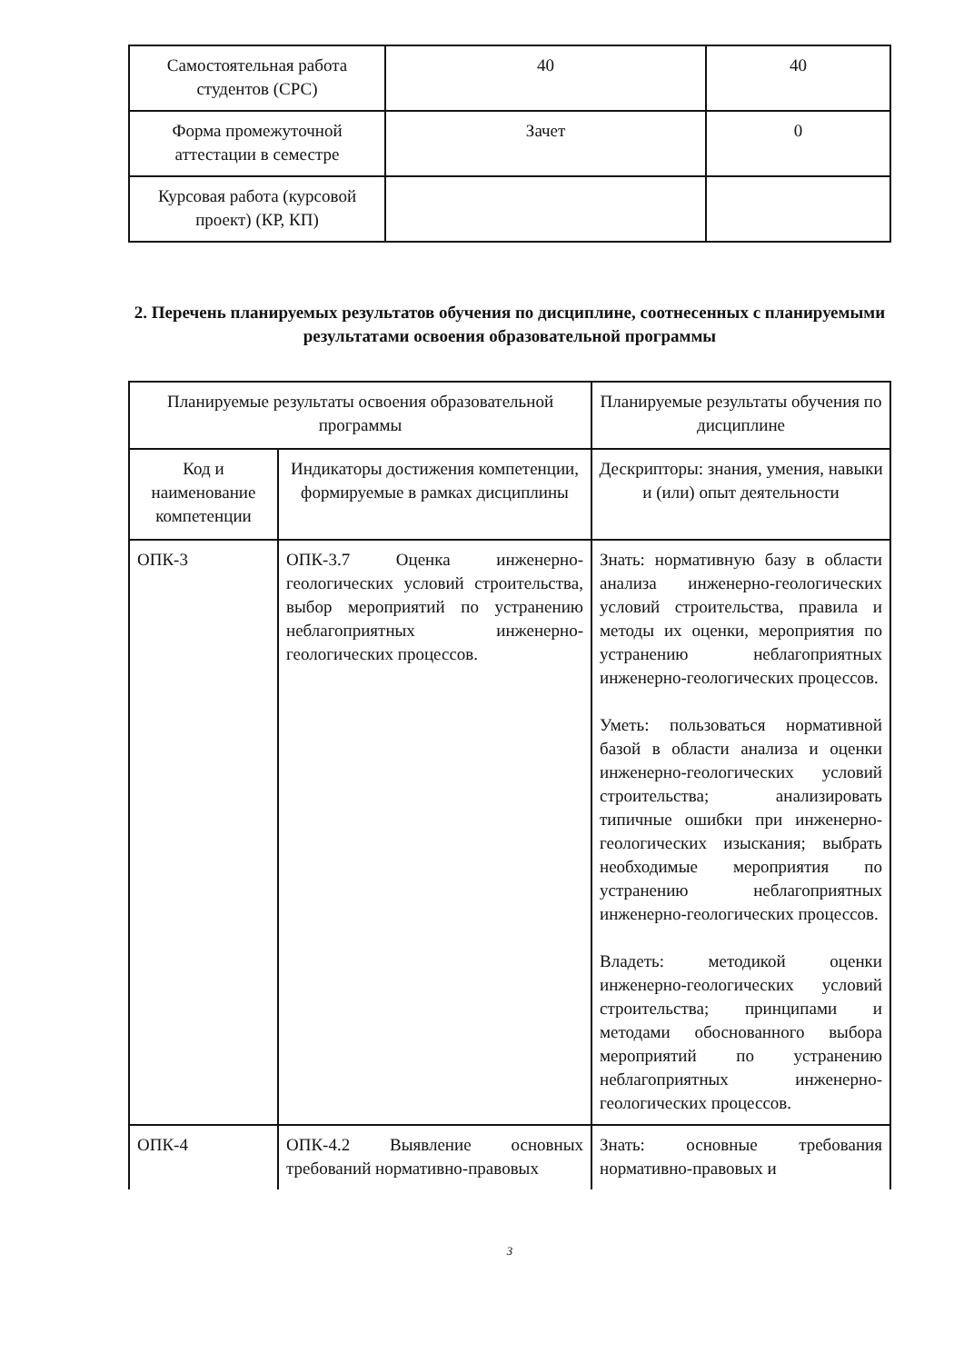| Самостоятельная работа студентов (СРС) | 40 | 40 |
| Форма промежуточной аттестации в семестре | Зачет | 0 |
| Курсовая работа (курсовой проект) (КР, КП) | | |
2. Перечень планируемых результатов обучения по дисциплине, соотнесенных с планируемыми результатами освоения образовательной программы
| Планируемые результаты освоения образовательной программы | | Планируемые результаты обучения по дисциплине |
| --- | --- | --- |
| Код и наименование компетенции | Индикаторы достижения компетенции, формируемые в рамках дисциплины | Дескрипторы: знания, умения, навыки и (или) опыт деятельности |
| ОПК-3 | ОПК-3.7 Оценка инженерно-геологических условий строительства, выбор мероприятий по устранению неблагоприятных инженерно-геологических процессов. | Знать: нормативную базу в области анализа инженерно-геологических условий строительства, правила и методы их оценки, мероприятия по устранению неблагоприятных инженерно-геологических процессов. Уметь: пользоваться нормативной базой в области анализа и оценки инженерно-геологических условий строительства; анализировать типичные ошибки при инженерно-геологических изыскания; выбрать необходимые мероприятия по устранению неблагоприятных инженерно-геологических процессов. Владеть: методикой оценки инженерно-геологических условий строительства; принципами и методами обоснованного выбора мероприятий по устранению неблагоприятных инженерно-геологических процессов. |
| ОПК-4 | ОПК-4.2 Выявление основных требований нормативно-правовых | Знать: основные требования нормативно-правовых и |
3